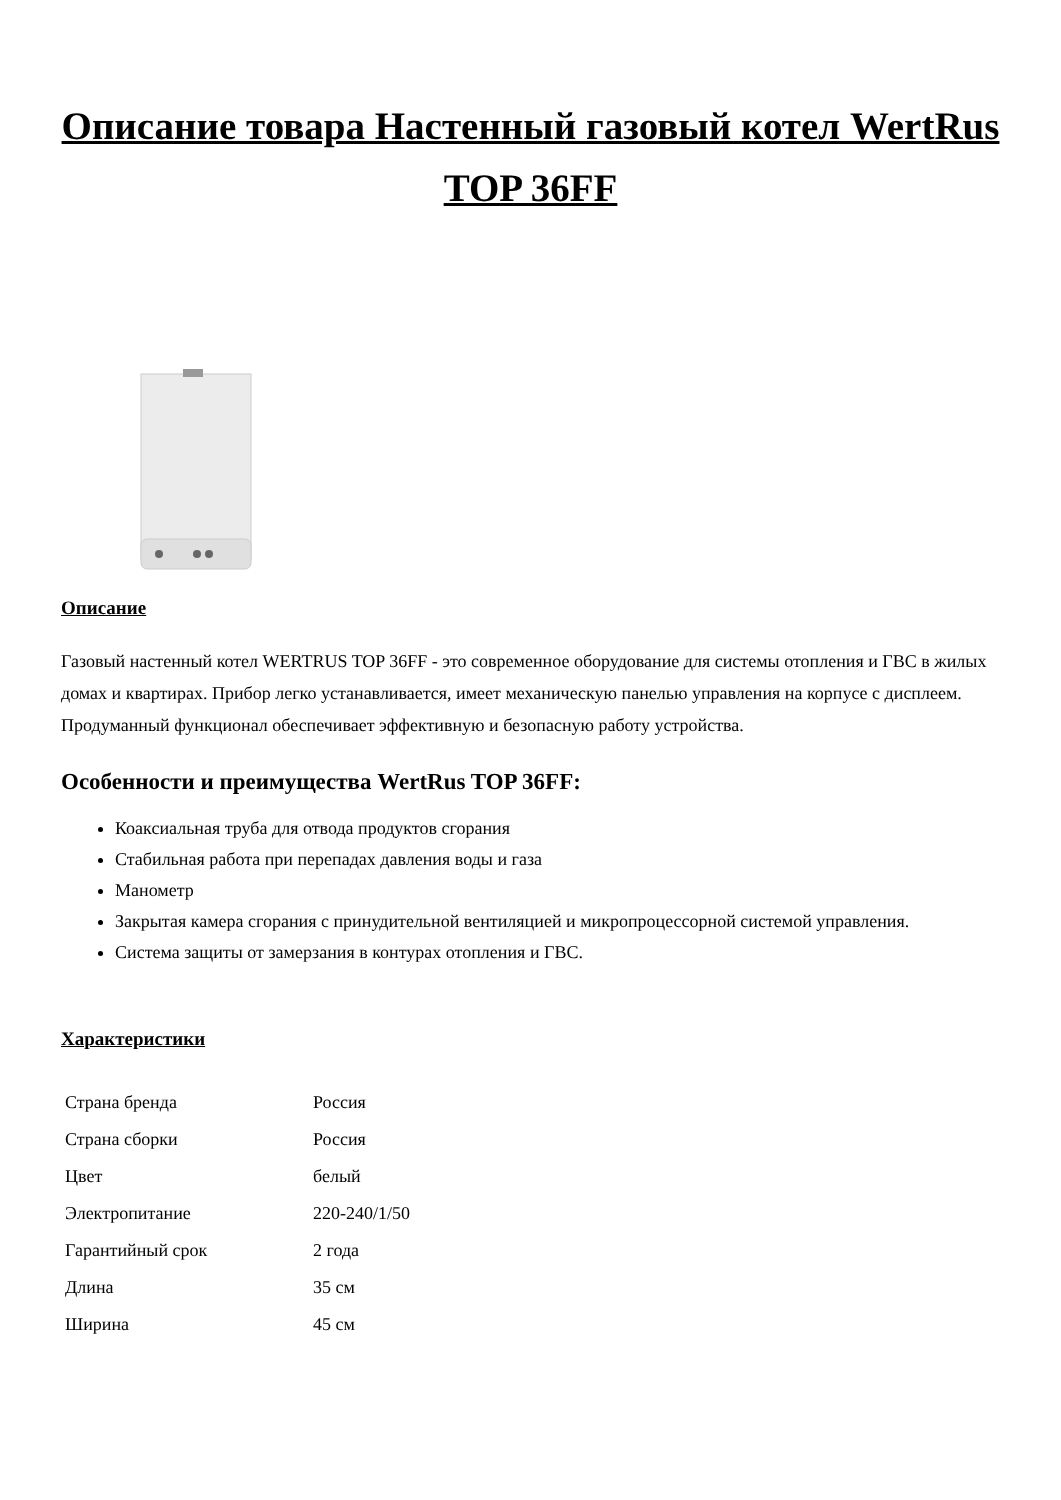Описание товара Настенный газовый котел WertRus TOP 36FF
Описание
Газовый настенный котел WERTRUS TOP 36FF - это современное оборудование для системы отопления и ГВС в жилых домах и квартирах. Прибор легко устанавливается, имеет механическую панелью управления на корпусе с дисплеем. Продуманный функционал обеспечивает эффективную и безопасную работу устройства.
Особенности и преимущества WertRus TOP 36FF:
Коаксиальная труба для отвода продуктов сгорания
Стабильная работа при перепадах давления воды и газа
Манометр
Закрытая камера сгорания с принудительной вентиляцией и микропроцессорной системой управления.
Система защиты от замерзания в контурах отопления и ГВС.
Характеристики
| Страна бренда | Россия |
| Страна сборки | Россия |
| Цвет | белый |
| Электропитание | 220-240/1/50 |
| Гарантийный срок | 2 года |
| Длина | 35 см |
| Ширина | 45 см |